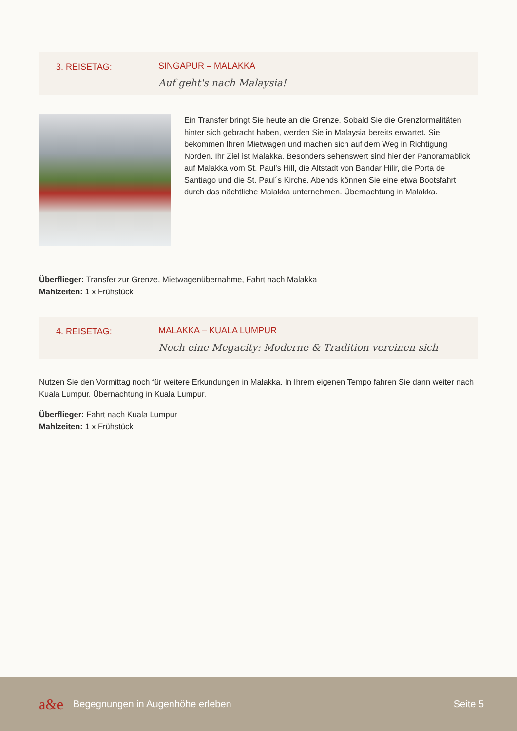3. REISETAG: SINGAPUR – MALAKKA
Auf geht's nach Malaysia!
Ein Transfer bringt Sie heute an die Grenze. Sobald Sie die Grenzformalitäten hinter sich gebracht haben, werden Sie in Malaysia bereits erwartet. Sie bekommen Ihren Mietwagen und machen sich auf dem Weg in Richtigung Norden. Ihr Ziel ist Malakka. Besonders sehenswert sind hier der Panoramablick auf Malakka vom St. Paul’s Hill, die Altstadt von Bandar Hilir, die Porta de Santiago und die St. Paul´s Kirche. Abends können Sie eine etwa Bootsfahrt durch das nächtliche Malakka unternehmen. Übernachtung in Malakka.
Überflieger: Transfer zur Grenze, Mietwagenübernahme, Fahrt nach Malakka
Mahlzeiten: 1 x Frühstück
4. REISETAG: MALAKKA – KUALA LUMPUR
Noch eine Megacity: Moderne & Tradition vereinen sich
Nutzen Sie den Vormittag noch für weitere Erkundungen in Malakka. In Ihrem eigenen Tempo fahren Sie dann weiter nach Kuala Lumpur. Übernachtung in Kuala Lumpur.
Überflieger: Fahrt nach Kuala Lumpur
Mahlzeiten: 1 x Frühstück
a&e Begegnungen in Augenhöhe erleben Seite 5